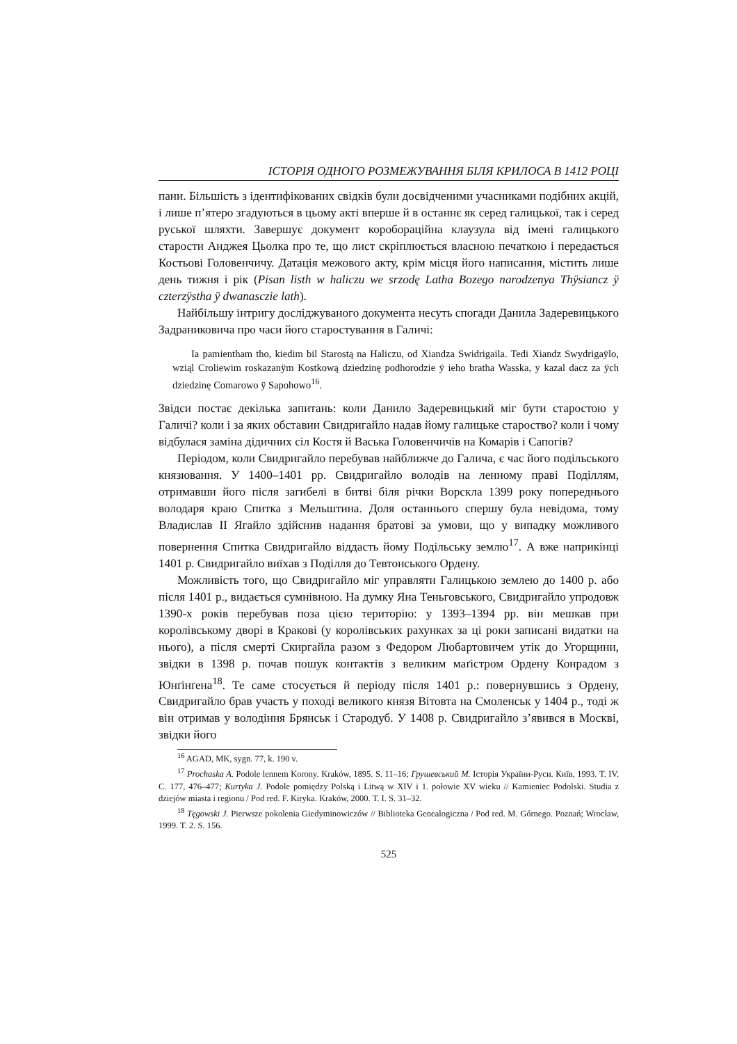ІСТОРІЯ ОДНОГО РОЗМЕЖУВАННЯ БІЛЯ КРИЛОСА В 1412 РОЦІ
пани. Більшість з ідентифікованих свідків були досвідченими учасниками подібних акцій, і лише п’ятеро згадуються в цьому акті вперше й в останнє як серед галицької, так і серед руської шляхти. Завершує документ короборацiйна клаузула від імені галицького старости Анджея Цьолка про те, що лист скріплюється власною печаткою і передається Костьові Головенчичу. Датація межового акту, крім місця його написання, містить лише день тижня і рік (Pisan listh w haliczu we srzodę Latha Bozego narodzenya Thÿsiancz ÿ czterzÿstha ÿ dwanasczie lath).
Найбільшу інтригу досліджуваного документа несуть спогади Данила Задеревицького Задраниковича про часи його старостування в Галичі:
Ia pamientham tho, kiedim bil Starostą na Haliczu, od Xiandza Swidrigaila. Tedi Xiandz Swydrigaÿlo, wziąl Croliewim roskazanÿm Kostkową dziedzinę podhorodzie ÿ ieho bratha Wasska, y kazal dacz za ÿch dziedzinę Comarowo ÿ Sapohowo<sup>16</sup>.
Звідси постає декілька запитань: коли Данило Задеревицький міг бути старостою у Галичі? коли і за яких обставин Свидригайло надав йому галицьке староство? коли і чому відбулася заміна дідичних сіл Костя й Васька Головенчичів на Комарів і Сапогів?
Періодом, коли Свидригайло перебував найближче до Галича, є час його подільського князювання. У 1400–1401 рр. Свидригайло володів на ленному праві Поділлям, отримавши його після загибелі в битві біля річки Ворскла 1399 року попереднього володаря краю Спитка з Мельштина. Доля останнього спершу була невідома, тому Владислав II Ягайло здійснив надання братові за умови, що у випадку можливого повернення Спитка Свидригайло віддасть йому Подільську землю<sup>17</sup>. А вже наприкінці 1401 р. Свидригайло виїхав з Поділля до Тевтонського Ордену.
Можливість того, що Свидригайло міг управляти Галицькою землею до 1400 р. або після 1401 р., видається сумнівною. На думку Яна Теньговського, Свидригайло упродовж 1390-х років перебував поза цією територію: у 1393–1394 рр. він мешкав при королівському дворі в Кракові (у королівських рахунках за ці роки записані видатки на нього), а після смерті Скиргайла разом з Федором Любартовичем утік до Угорщини, звідки в 1398 р. почав пошук контактів з великим маґістром Ордену Конрадом з Юнґінґена<sup>18</sup>. Те саме стосується й періоду після 1401 р.: повернувшись з Ордену, Свидригайло брав участь у поході великого князя Вітовта на Смоленськ у 1404 р., тоді ж він отримав у володіння Брянськ і Стародуб. У 1408 р. Свидригайло з’явився в Москві, звідки його
<sup>16</sup> AGAD, MK, sygn. 77, k. 190 v.
<sup>17</sup> Prochaska A. Podole lennem Korony. Kraków, 1895. S. 11–16; Грушевський М. Історія України-Руси. Київ, 1993. T. IV. С. 177, 476–477; Kurtyka J. Podole pomiędzy Polską i Litwą w XIV i 1. połowie XV wieku // Kamieniec Podolski. Studia z dziejów miasta i regionu / Pod red. F. Kiryka. Kraków, 2000. T. I. S. 31–32.
<sup>18</sup> Tęgowski J. Pierwsze pokolenia Giedyminowiczów // Biblioteka Genealogiczna / Pod red. M. Górnego. Poznań; Wrocław, 1999. T. 2. S. 156.
525